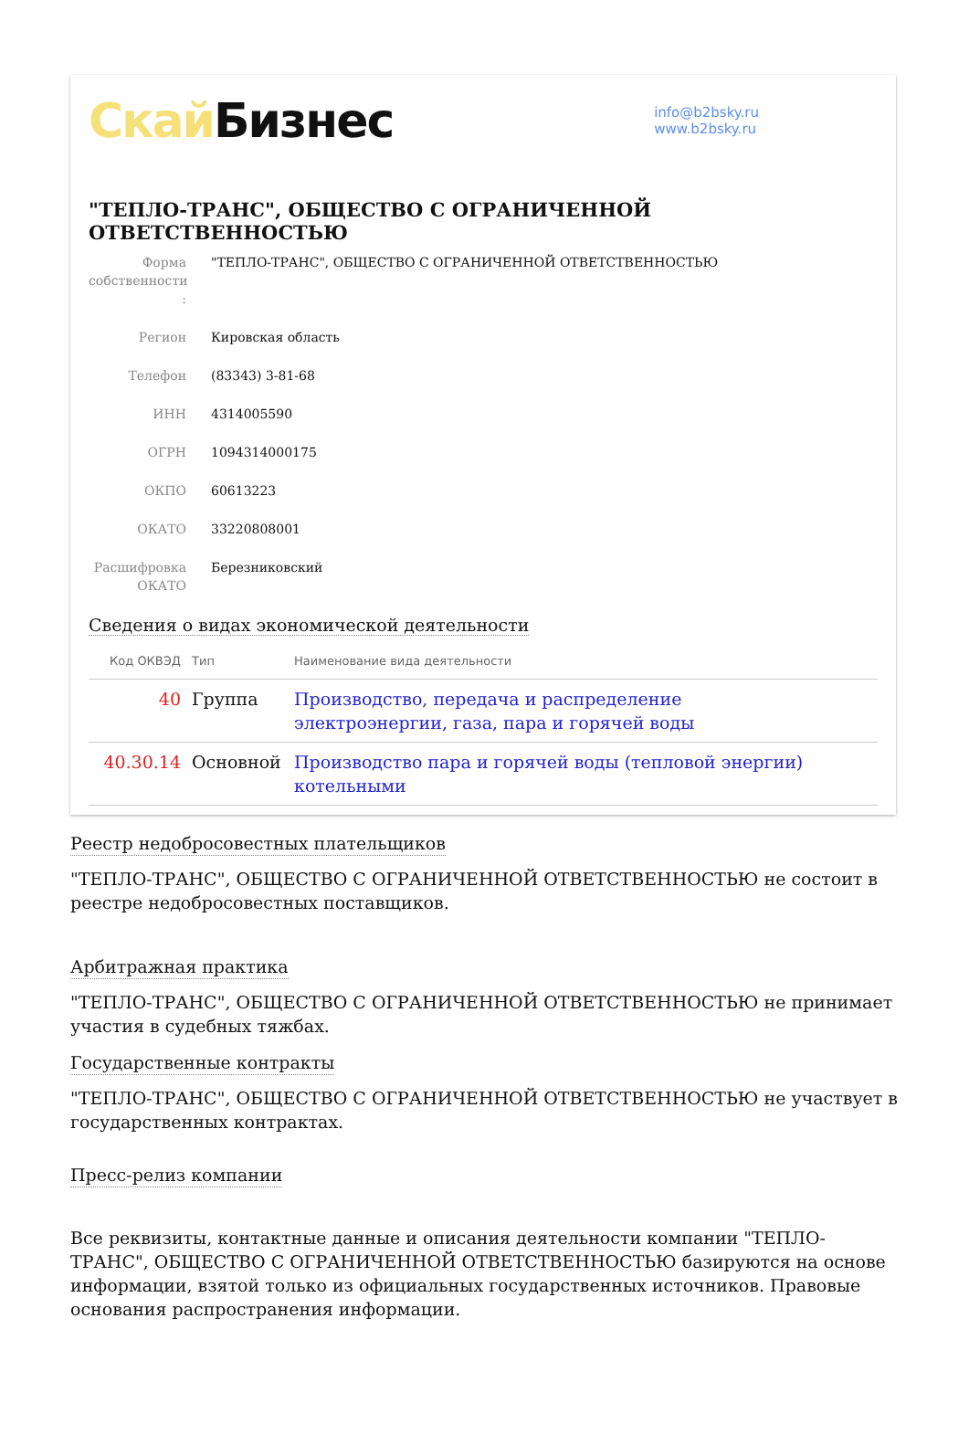Скай Бизнес
info@b2bsky.ru
www.b2bsky.ru
"ТЕПЛО-ТРАНС", ОБЩЕСТВО С ОГРАНИЧЕННОЙ ОТВЕТСТВЕННОСТЬЮ
Форма собственности :
"ТЕПЛО-ТРАНС", ОБЩЕСТВО С ОГРАНИЧЕННОЙ ОТВЕТСТВЕННОСТЬЮ
Регион Кировская область
Телефон (83343) 3-81-68
ИНН 4314005590
ОГРН 1094314000175
ОКПО 60613223
ОКАТО 33220808001
Расшифровка ОКАТО
Березниковский
Сведения о видах экономической деятельности
| Код ОКВЭД | Тип | Наименование вида деятельности |
| --- | --- | --- |
| 40 | Группа | Производство, передача и распределение электроэнергии, газа, пара и горячей воды |
| 40.30.14 | Основной | Производство пара и горячей воды (тепловой энергии) котельными |
Реестр недобросовестных плательщиков
"ТЕПЛО-ТРАНС", ОБЩЕСТВО С ОГРАНИЧЕННОЙ ОТВЕТСТВЕННОСТЬЮ не состоит в реестре недобросовестных поставщиков.
Арбитражная практика
"ТЕПЛО-ТРАНС", ОБЩЕСТВО С ОГРАНИЧЕННОЙ ОТВЕТСТВЕННОСТЬЮ не принимает участия в судебных тяжбах.
Государственные контракты
"ТЕПЛО-ТРАНС", ОБЩЕСТВО С ОГРАНИЧЕННОЙ ОТВЕТСТВЕННОСТЬЮ не участвует в государственных контрактах.
Пресс-релиз компании
Все реквизиты, контактные данные и описания деятельности компании "ТЕПЛО-ТРАНС", ОБЩЕСТВО С ОГРАНИЧЕННОЙ ОТВЕТСТВЕННОСТЬЮ базируются на основе информации, взятой только из официальных государственных источников. Правовые основания распространения информации.